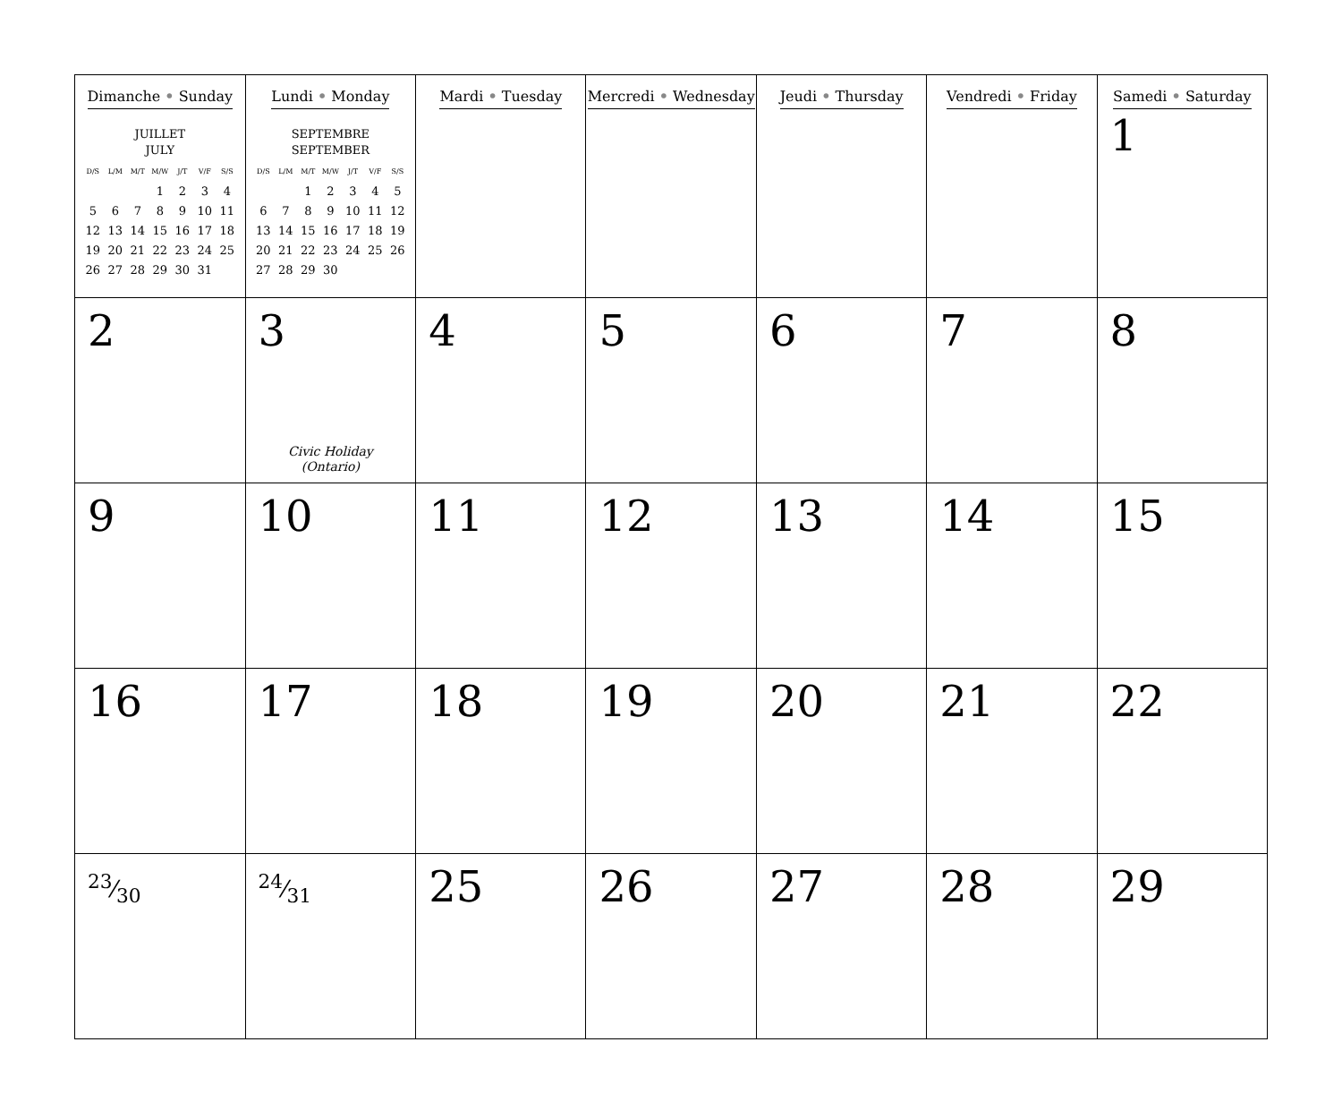| Dimanche • Sunday JUILLET JULY / D/S / L/M / M/T / M/W / J/T / V/F / S/S / / --- / --- / --- / --- / --- / --- / --- / / / / / 1 / 2 / 3 / 4 / / 5 / 6 / 7 / 8 / 9 / 10 / 11 / / 12 / 13 / 14 / 15 / 16 / 17 / 18 / / 19 / 20 / 21 / 22 / 23 / 24 / 25 / / 26 / 27 / 28 / 29 / 30 / 31 / / | Lundi • Monday SEPTEMBRE SEPTEMBER / D/S / L/M / M/T / M/W / J/T / V/F / S/S / / --- / --- / --- / --- / --- / --- / --- / / / / 1 / 2 / 3 / 4 / 5 / / 6 / 7 / 8 / 9 / 10 / 11 / 12 / / 13 / 14 / 15 / 16 / 17 / 18 / 19 / / 20 / 21 / 22 / 23 / 24 / 25 / 26 / / 27 / 28 / 29 / 30 / / / / | Mardi • Tuesday | Mercredi • Wednesday | Jeudi • Thursday | Vendredi • Friday | Samedi • Saturday 1 |
| 2 | 3 Civic Holiday (Ontario) | 4 | 5 | 6 | 7 | 8 |
| 9 | 10 | 11 | 12 | 13 | 14 | 15 |
| 16 | 17 | 18 | 19 | 20 | 21 | 22 |
| 23⁄30 | 24⁄31 | 25 | 26 | 27 | 28 | 29 |